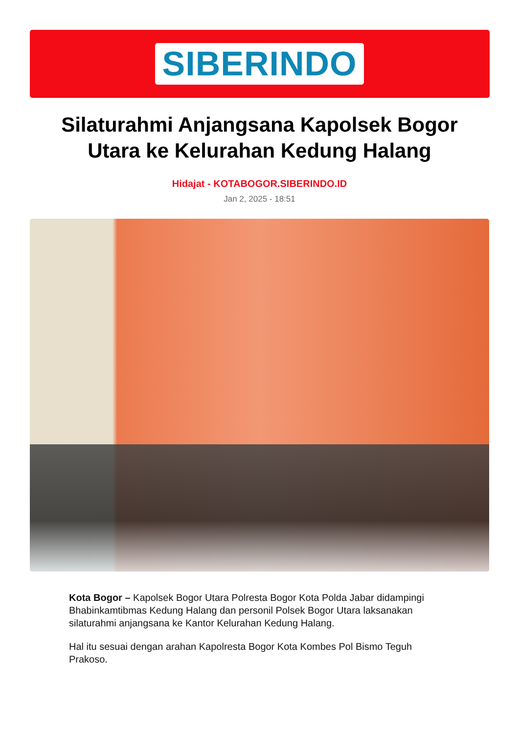SIBERINDO
Silaturahmi Anjangsana Kapolsek Bogor Utara ke Kelurahan Kedung Halang
Hidajat - KOTABOGOR.SIBERINDO.ID
Jan 2, 2025 - 18:51
Kota Bogor – Kapolsek Bogor Utara Polresta Bogor Kota Polda Jabar didampingi Bhabinkamtibmas Kedung Halang dan personil Polsek Bogor Utara laksanakan silaturahmi anjangsana ke Kantor Kelurahan Kedung Halang.
Hal itu sesuai dengan arahan Kapolresta Bogor Kota Kombes Pol Bismo Teguh Prakoso.